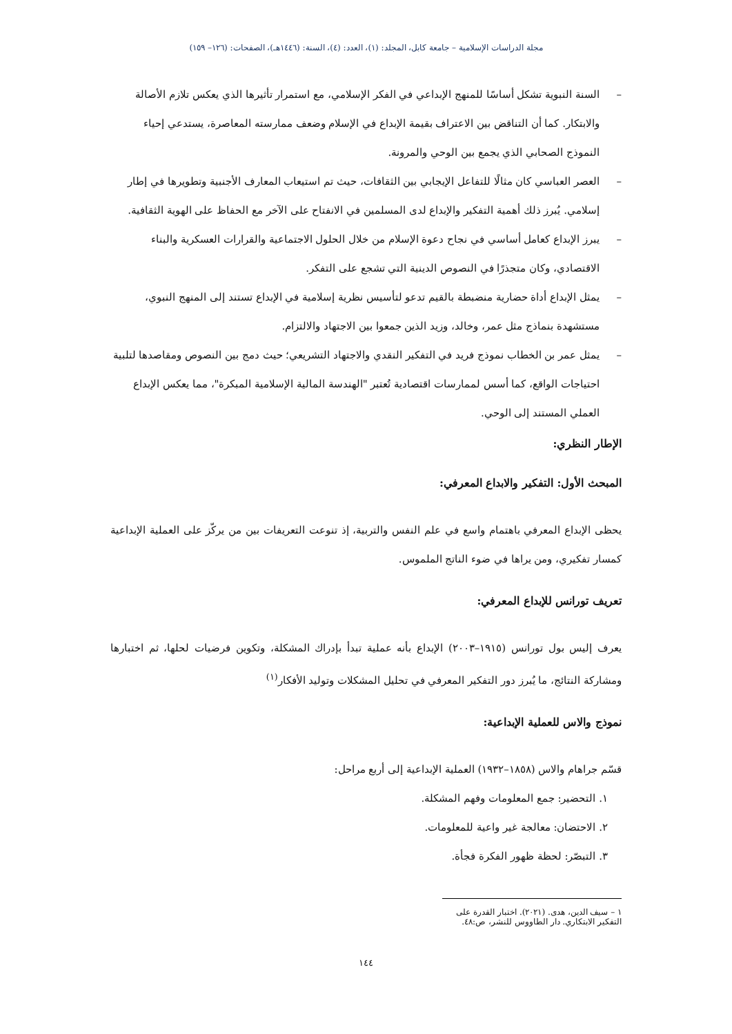مجلة الدراسات الإسلامية – جامعة كابل، المجلد: (١)، العدد: (٤)، السنة: (١٤٤٦هـ)، الصفحات: (١٢٦– ١٥٩)
– السنة النبوية تشكل أساسًا للمنهج الإبداعي في الفكر الإسلامي، مع استمرار تأثيرها الذي يعكس تلازم الأصالة والابتكار. كما أن التناقض بين الاعتراف بقيمة الإبداع في الإسلام وضعف ممارسته المعاصرة، يستدعي إحياء النموذج الصحابي الذي يجمع بين الوحي والمرونة.
– العصر العباسي كان مثالًا للتفاعل الإيجابي بين الثقافات، حيث تم استيعاب المعارف الأجنبية وتطويرها في إطار إسلامي. يُبرز ذلك أهمية التفكير والإبداع لدى المسلمين في الانفتاح على الآخر مع الحفاظ على الهوية الثقافية.
– يبرز الإبداع كعامل أساسي في نجاح دعوة الإسلام من خلال الحلول الاجتماعية والقرارات العسكرية والبناء الاقتصادي، وكان متجذرًا في النصوص الدينية التي تشجع على التفكر.
– يمثل الإبداع أداة حضارية منضبطة بالقيم تدعو لتأسيس نظرية إسلامية في الإبداع تستند إلى المنهج النبوي، مستشهدة بنماذج مثل عمر، وخالد، وزيد الذين جمعوا بين الاجتهاد والالتزام.
– يمثل عمر بن الخطاب نموذج فريد في التفكير النقدي والاجتهاد التشريعي؛ حيث دمج بين النصوص ومقاصدها لتلبية احتياجات الواقع، كما أسس لممارسات اقتصادية تُعتبر "الهندسة المالية الإسلامية المبكرة"، مما يعكس الإبداع العملي المستند إلى الوحي.
الإطار النظري:
المبحث الأول: التفكير والابداع المعرفي:
يحظى الإبداع المعرفي باهتمام واسع في علم النفس والتربية، إذ تنوعت التعريفات بين من يركّز على العملية الإبداعية كمسار تفكيري، ومن يراها في ضوء الناتج الملموس.
تعريف تورانس للإبداع المعرفي:
يعرف إليس بول تورانس (١٩١٥–٢٠٠٣) الإبداع بأنه عملية تبدأ بإدراك المشكلة، وتكوين فرضيات لحلها، ثم اختبارها ومشاركة النتائج، ما يُبرز دور التفكير المعرفي في تحليل المشكلات وتوليد الأفكار<sup>(١)</sup>
نموذج والاس للعملية الإبداعية:
قسّم جراهام والاس (١٨٥٨–١٩٣٢) العملية الإبداعية إلى أربع مراحل:
١. التحضير: جمع المعلومات وفهم المشكلة.
٢. الاحتضان: معالجة غير واعية للمعلومات.
٣. التبصّر: لحظة ظهور الفكرة فجأة.
١ – سيف الدين، هدى. (٢٠٢١). اختبار القدرة على التفكير الابتكاري. دار الطاووس للنشر، ص:٤٨.
١٤٤